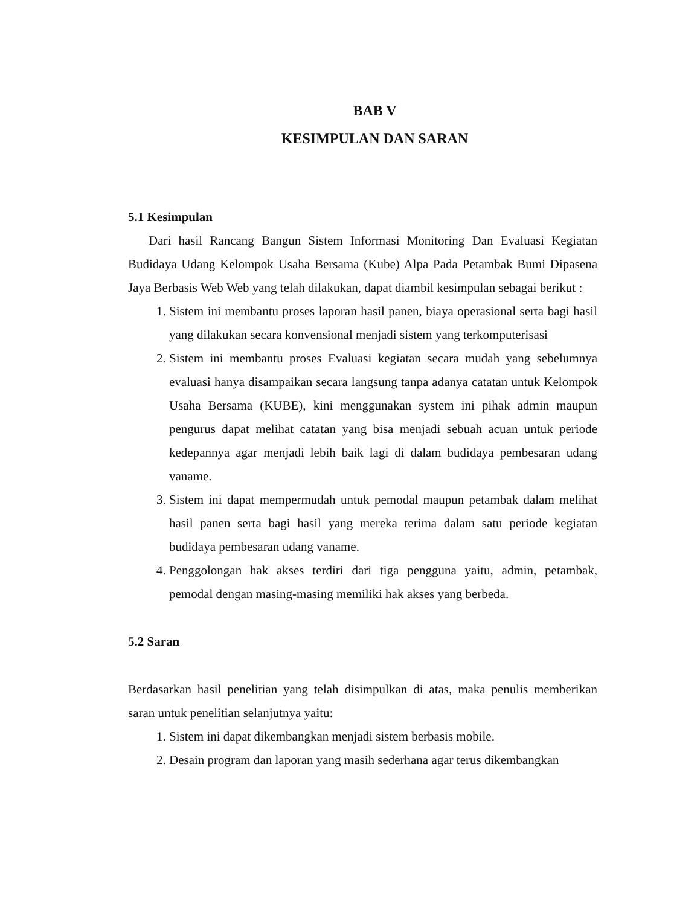BAB V
KESIMPULAN DAN SARAN
5.1 Kesimpulan
Dari hasil Rancang Bangun Sistem Informasi Monitoring Dan Evaluasi Kegiatan Budidaya Udang Kelompok Usaha Bersama (Kube) Alpa Pada Petambak Bumi Dipasena Jaya Berbasis Web Web yang telah dilakukan, dapat diambil kesimpulan sebagai berikut :
1. Sistem ini membantu proses laporan hasil panen, biaya operasional serta bagi hasil yang dilakukan secara konvensional menjadi sistem yang terkomputerisasi
2. Sistem ini membantu proses Evaluasi kegiatan secara mudah yang sebelumnya evaluasi hanya disampaikan secara langsung tanpa adanya catatan untuk Kelompok Usaha Bersama (KUBE), kini menggunakan system ini pihak admin maupun pengurus dapat melihat catatan yang bisa menjadi sebuah acuan untuk periode kedepannya agar menjadi lebih baik lagi di dalam budidaya pembesaran udang vaname.
3. Sistem ini dapat mempermudah untuk pemodal maupun petambak dalam melihat hasil panen serta bagi hasil yang mereka terima dalam satu periode kegiatan budidaya pembesaran udang vaname.
4. Penggolongan hak akses terdiri dari tiga pengguna yaitu, admin, petambak, pemodal dengan masing-masing memiliki hak akses yang berbeda.
5.2 Saran
Berdasarkan hasil penelitian yang telah disimpulkan di atas, maka penulis memberikan saran untuk penelitian selanjutnya yaitu:
1. Sistem ini dapat dikembangkan menjadi sistem berbasis mobile.
2. Desain program dan laporan yang masih sederhana agar terus dikembangkan